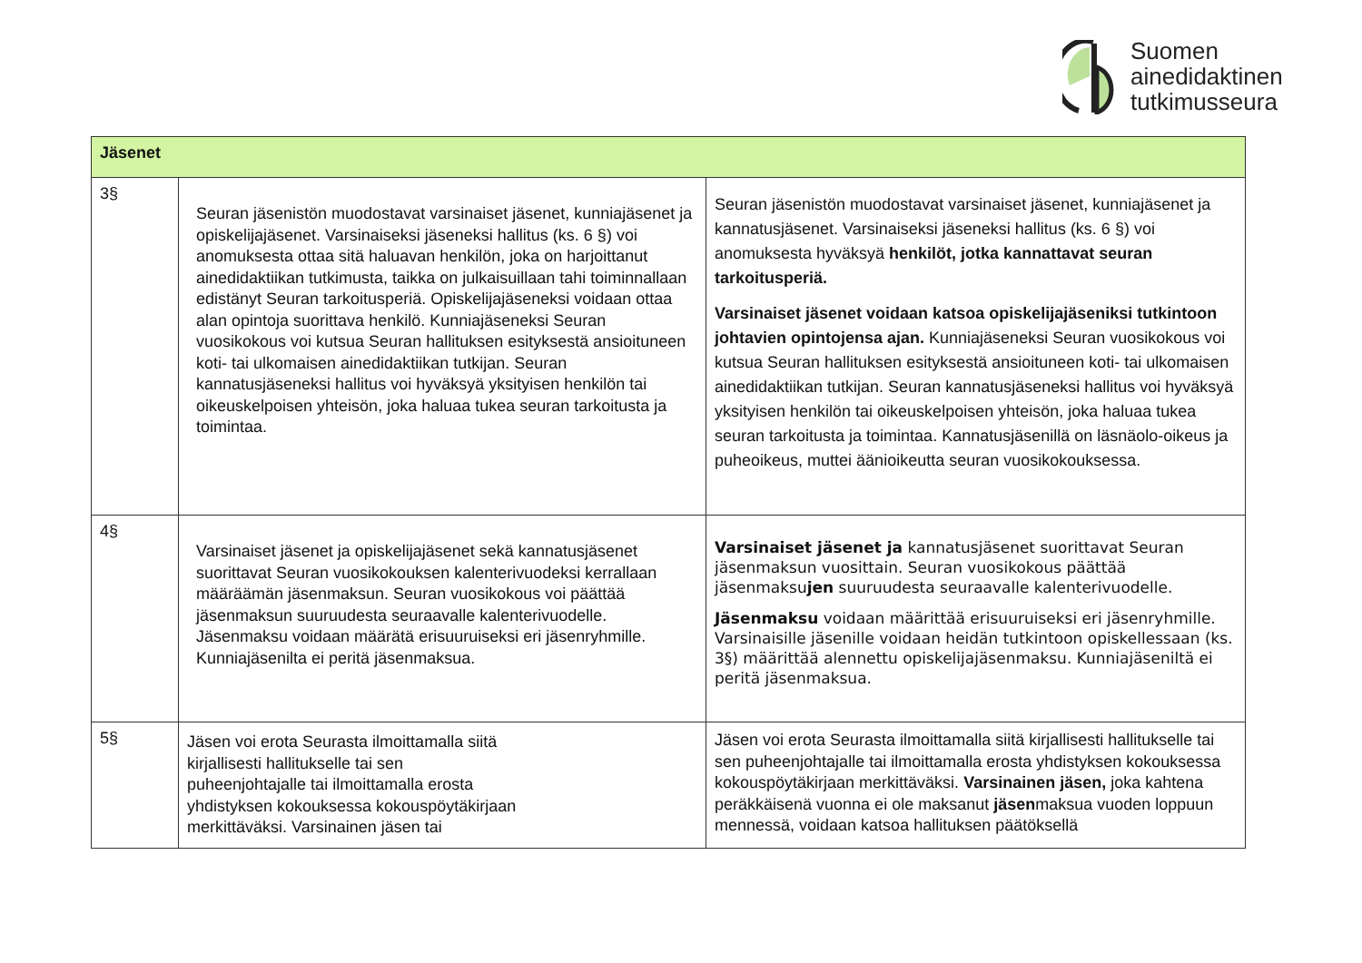Suomen
ainedidaktinen
tutkimusseura
| Jäsenet | | |
| --- | --- | --- |
| 3§ | Seuran jäsenistön muodostavat varsinaiset jäsenet, kunniajäsenet ja opiskelijajäsenet. Varsinaiseksi jäseneksi hallitus (ks. 6 §) voi anomuksesta ottaa sitä haluavan henkilön, joka on harjoittanut ainedidaktiikan tutkimusta, taikka on julkaisuillaan tahi toiminnallaan edistänyt Seuran tarkoitusperiä. Opiskelijajäseneksi voidaan ottaa alan opintoja suorittava henkilö. Kunniajäseneksi Seuran vuosikokous voi kutsua Seuran hallituksen esityksestä ansioituneen koti- tai ulkomaisen ainedidaktiikan tutkijan. Seuran kannatusjäseneksi hallitus voi hyväksyä yksityisen henkilön tai oikeuskelpoisen yhteisön, joka haluaa tukea seuran tarkoitusta ja toimintaa. | Seuran jäsenistön muodostavat varsinaiset jäsenet, kunniajäsenet ja kannatusjäsenet. Varsinaiseksi jäseneksi hallitus (ks. 6 §) voi anomuksesta hyväksyä henkilöt, jotka kannattavat seuran tarkoitusperiä. Varsinaiset jäsenet voidaan katsoa opiskelijajäseniksi tutkintoon johtavien opintojensa ajan. Kunniajäseneksi Seuran vuosikokous voi kutsua Seuran hallituksen esityksestä ansioituneen koti- tai ulkomaisen ainedidaktiikan tutkijan. Seuran kannatusjäseneksi hallitus voi hyväksyä yksityisen henkilön tai oikeuskelpoisen yhteisön, joka haluaa tukea seuran tarkoitusta ja toimintaa. Kannatusjäsenillä on läsnäolo-oikeus ja puheoikeus, muttei äänioikeutta seuran vuosikokouksessa. |
| 4§ | Varsinaiset jäsenet ja opiskelijajäsenet sekä kannatusjäsenet suorittavat Seuran vuosikokouksen kalenterivuodeksi kerrallaan määräämän jäsenmaksun. Seuran vuosikokous voi päättää jäsenmaksun suuruudesta seuraavalle kalenterivuodelle. Jäsenmaksu voidaan määrätä erisuuruiseksi eri jäsenryhmille. Kunniajäsenilta ei peritä jäsenmaksua. | Varsinaiset jäsenet ja kannatusjäsenet suorittavat Seuran jäsenmaksun vuosittain. Seuran vuosikokous päättää jäsenmaksu jen suuruudesta seuraavalle kalenterivuodelle. Jäsenmaksu voidaan määrittää erisuuruiseksi eri jäsenryhmille. Varsinaisille jäsenille voidaan heidän tutkintoon opiskellessaan (ks. 3§) määrittää alennettu opiskelijajäsenmaksu. Kunniajäseniltä ei peritä jäsenmaksua. |
| 5§ | Jäsen voi erota Seurasta ilmoittamalla siitä kirjallisesti hallitukselle tai sen puheenjohtajalle tai ilmoittamalla erosta yhdistyksen kokouksessa kokouspöytäkirjaan merkittäväksi. Varsinainen jäsen tai | Jäsen voi erota Seurasta ilmoittamalla siitä kirjallisesti hallitukselle tai sen puheenjohtajalle tai ilmoittamalla erosta yhdistyksen kokouksessa kokouspöytäkirjaan merkittäväksi. Varsinainen jäsen, joka kahtena peräkkäisenä vuonna ei ole maksanut jäsen maksua vuoden loppuun mennessä, voidaan katsoa hallituksen päätöksellä |